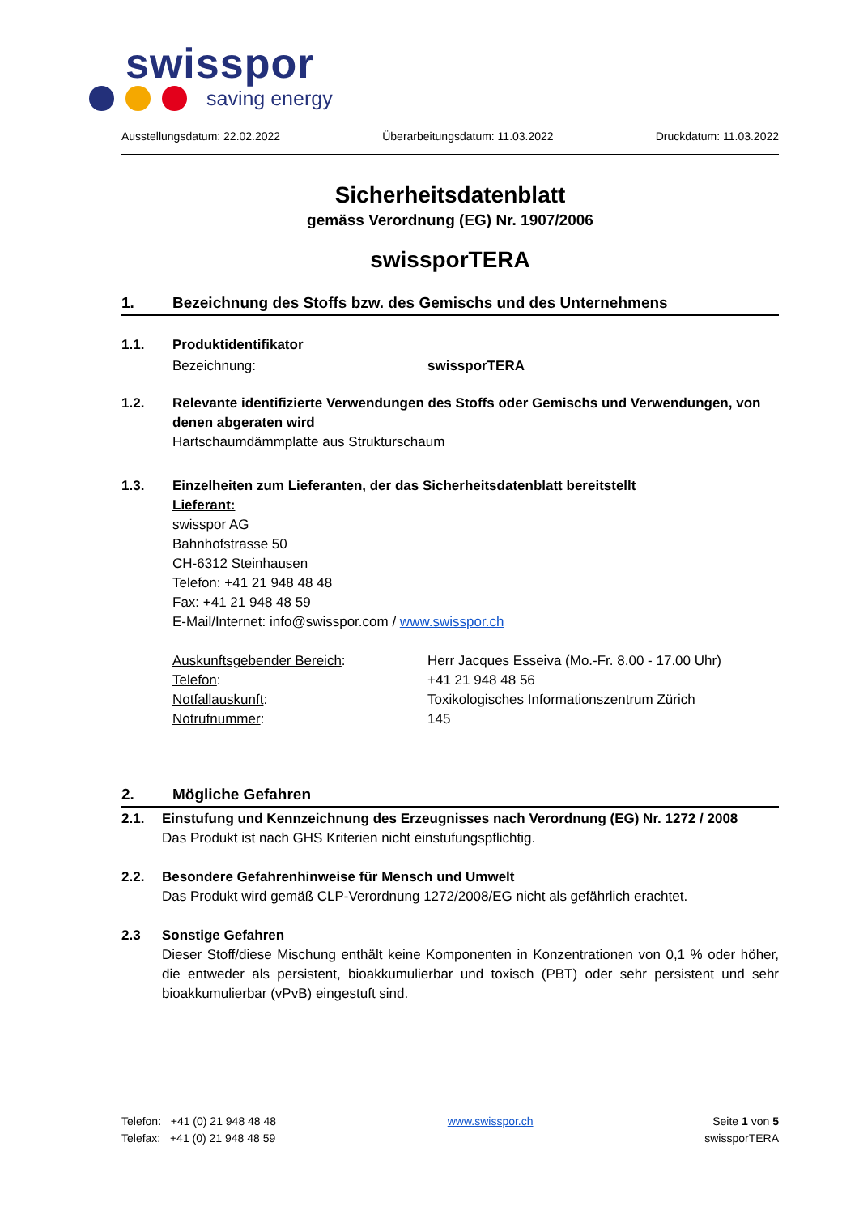swisspor
saving energy
Ausstellungsdatum: 22.02.2022 Überarbeitungsdatum: 11.03.2022 Druckdatum: 11.03.2022
Sicherheitsdatenblatt
gemäss Verordnung (EG) Nr. 1907/2006
swissporTERA
1. Bezeichnung des Stoffs bzw. des Gemischs und des Unternehmens
1.1. Produktidentifikator
Bezeichnung: swissporTERA
1.2. Relevante identifizierte Verwendungen des Stoffs oder Gemischs und Verwendungen, von denen abgeraten wird
Hartschaumdämmplatte aus Strukturschaum
1.3. Einzelheiten zum Lieferanten, der das Sicherheitsdatenblatt bereitstellt
Lieferant:
swisspor AG
Bahnhofstrasse 50
CH-6312 Steinhausen
Telefon: +41 21 948 48 48
Fax: +41 21 948 48 59
E-Mail/Internet: info@swisspor.com / www.swisspor.ch
Auskunftsgebender Bereich: Herr Jacques Esseiva (Mo.-Fr. 8.00 - 17.00 Uhr)
Telefon: +41 21 948 48 56
Notfallauskunft: Toxikologisches Informationszentrum Zürich
Notrufnummer: 145
2. Mögliche Gefahren
2.1. Einstufung und Kennzeichnung des Erzeugnisses nach Verordnung (EG) Nr. 1272 / 2008
Das Produkt ist nach GHS Kriterien nicht einstufungspflichtig.
2.2. Besondere Gefahrenhinweise für Mensch und Umwelt
Das Produkt wird gemäß CLP-Verordnung 1272/2008/EG nicht als gefährlich erachtet.
2.3 Sonstige Gefahren
Dieser Stoff/diese Mischung enthält keine Komponenten in Konzentrationen von 0,1 % oder höher, die entweder als persistent, bioakkumulierbar und toxisch (PBT) oder sehr persistent und sehr bioakkumulierbar (vPvB) eingestuft sind.
Telefon: +41 (0) 21 948 48 48
Telefax: +41 (0) 21 948 48 59
www.swisspor.ch Seite 1 von 5
swissporTERA